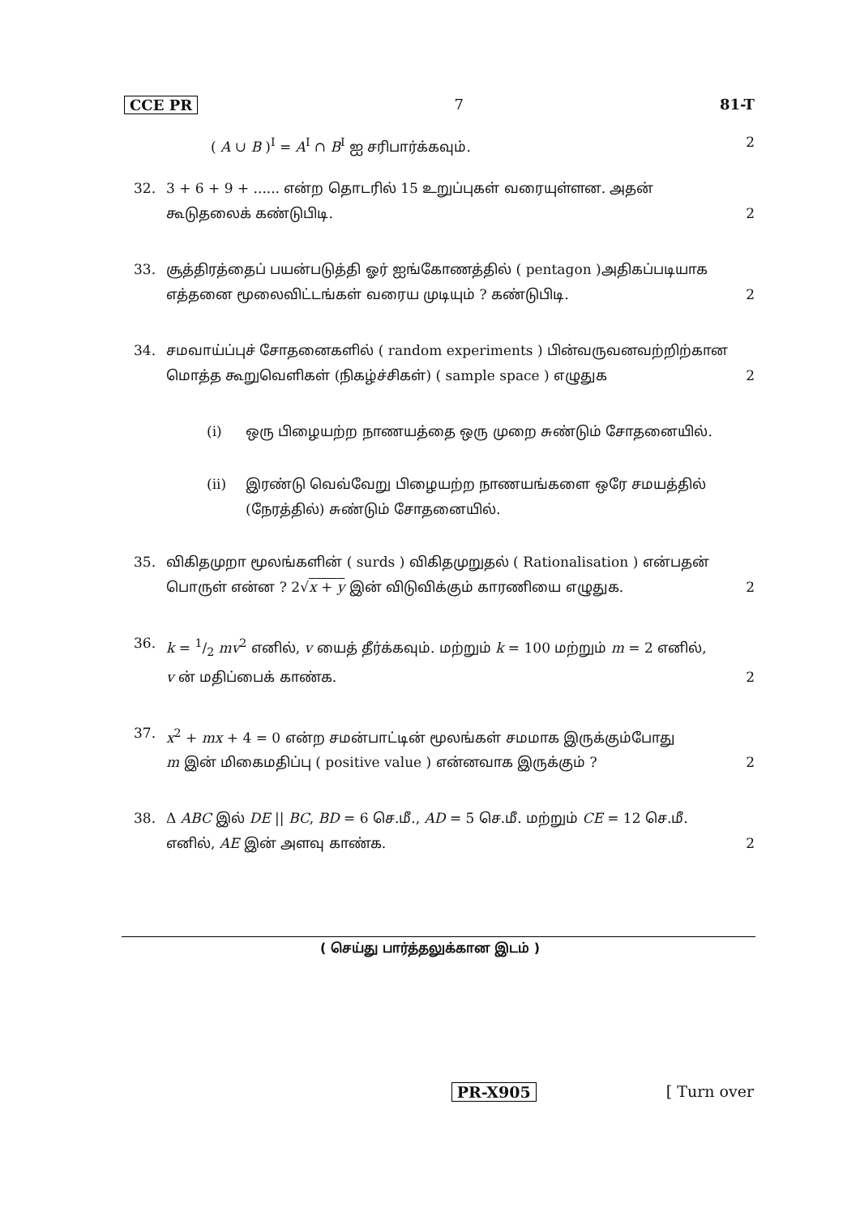CCE PR 7 81-T
( A ∪ B )<sup>I</sup> = A<sup>I</sup> ∩ B<sup>I</sup> ஐ சரிபார்க்கவும். 2
32. 3 + 6 + 9 + ...... என்ற தொடரில் 15 உறுப்புகள் வரையுள்ளன. அதன்
கூடுதலைக் கண்டுபிடி. 2
33. சூத்திரத்தைப் பயன்படுத்தி ஓர் ஐங்கோணத்தில் ( pentagon )அதிகப்படியாக
எத்தனை மூலைவிட்டங்கள் வரைய முடியும் ? கண்டுபிடி. 2
34. சமவாய்ப்புச் சோதனைகளில் ( random experiments ) பின்வருவனவற்றிற்கான
மொத்த கூறுவெளிகள் (நிகழ்ச்சிகள்) ( sample space ) எழுதுக 2
(i) ஒரு பிழையற்ற நாணயத்தை ஒரு முறை சுண்டும் சோதனையில்.
(ii) இரண்டு வெவ்வேறு பிழையற்ற நாணயங்களை ஒரே சமயத்தில் (நேரத்தில்) சுண்டும் சோதனையில்.
35. விகிதமுறா மூலங்களின் ( surds ) விகிதமுறுதல் ( Rationalisation ) என்பதன்
பொருள் என்ன ? 2√x + y இன் விடுவிக்கும் காரணியை எழுதுக. 2
36. k = 1/2 mv<sup>2</sup> எனில், v யைத் தீர்க்கவும். மற்றும் k = 100 மற்றும் m = 2 எனில்,
v ன் மதிப்பைக் காண்க. 2
37. x<sup>2</sup> + mx + 4 = 0 என்ற சமன்பாட்டின் மூலங்கள் சமமாக இருக்கும்போது
m இன் மிகைமதிப்பு ( positive value ) என்னவாக இருக்கும் ? 2
38. Δ ABC இல் DE || BC, BD = 6 செ.மீ., AD = 5 செ.மீ. மற்றும் CE = 12 செ.மீ.
எனில், AE இன் அளவு காண்க. 2
( செய்து பார்த்தலுக்கான இடம் )
PR-X905 [ Turn over